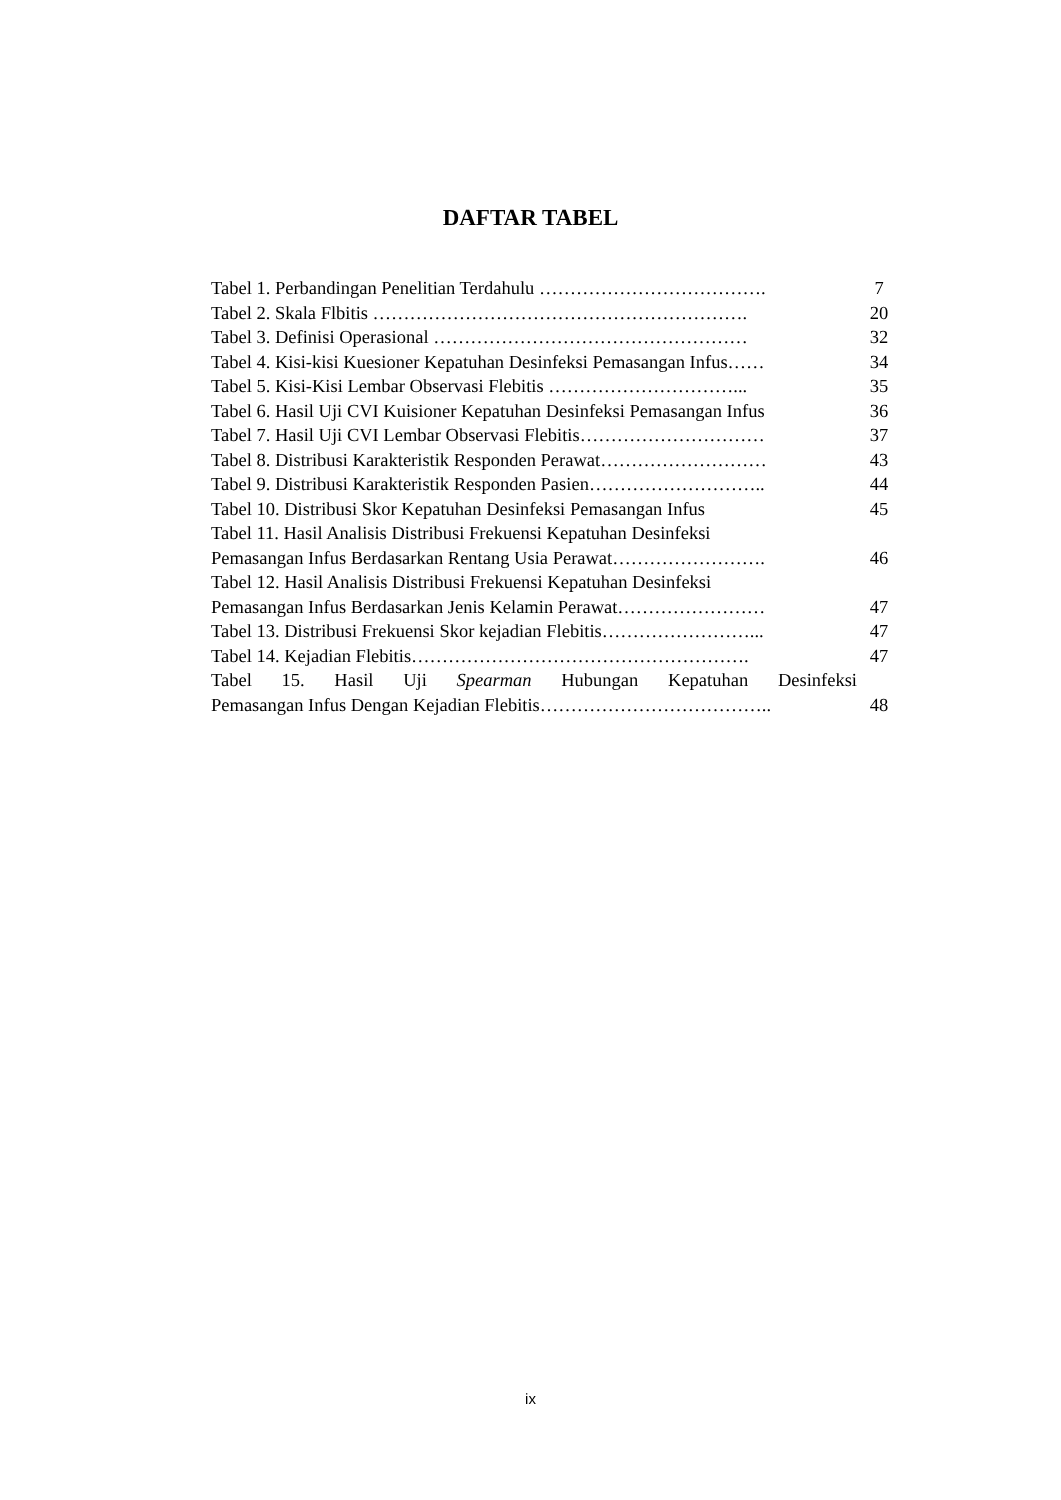DAFTAR TABEL
| Tabel 1. Perbandingan Penelitian Terdahulu ………………………………. | 7 |
| Tabel 2. Skala Flbitis ……………………………………………………. | 20 |
| Tabel 3. Definisi Operasional …………………………………………… | 32 |
| Tabel 4. Kisi-kisi Kuesioner Kepatuhan Desinfeksi Pemasangan Infus…… | 34 |
| Tabel 5. Kisi-Kisi Lembar Observasi Flebitis …………………………... | 35 |
| Tabel 6. Hasil Uji CVI Kuisioner Kepatuhan Desinfeksi Pemasangan Infus | 36 |
| Tabel 7. Hasil Uji CVI Lembar Observasi Flebitis………………………… | 37 |
| Tabel 8. Distribusi Karakteristik Responden Perawat……………………… | 43 |
| Tabel 9. Distribusi Karakteristik Responden Pasien……………………….. | 44 |
| Tabel 10. Distribusi Skor Kepatuhan Desinfeksi Pemasangan Infus | 45 |
| Tabel 11. Hasil Analisis Distribusi Frekuensi Kepatuhan Desinfeksi Pemasangan Infus Berdasarkan Rentang Usia Perawat……………………. | 46 |
| Tabel 12. Hasil Analisis Distribusi Frekuensi Kepatuhan Desinfeksi Pemasangan Infus Berdasarkan Jenis Kelamin Perawat…………………… | 47 |
| Tabel 13. Distribusi Frekuensi Skor kejadian Flebitis……………………... | 47 |
| Tabel 14. Kejadian Flebitis………………………………………………. | 47 |
| Tabel 15. Hasil Uji Spearman Hubungan Kepatuhan Desinfeksi Pemasangan Infus Dengan Kejadian Flebitis……………………………….. | 48 |
ix